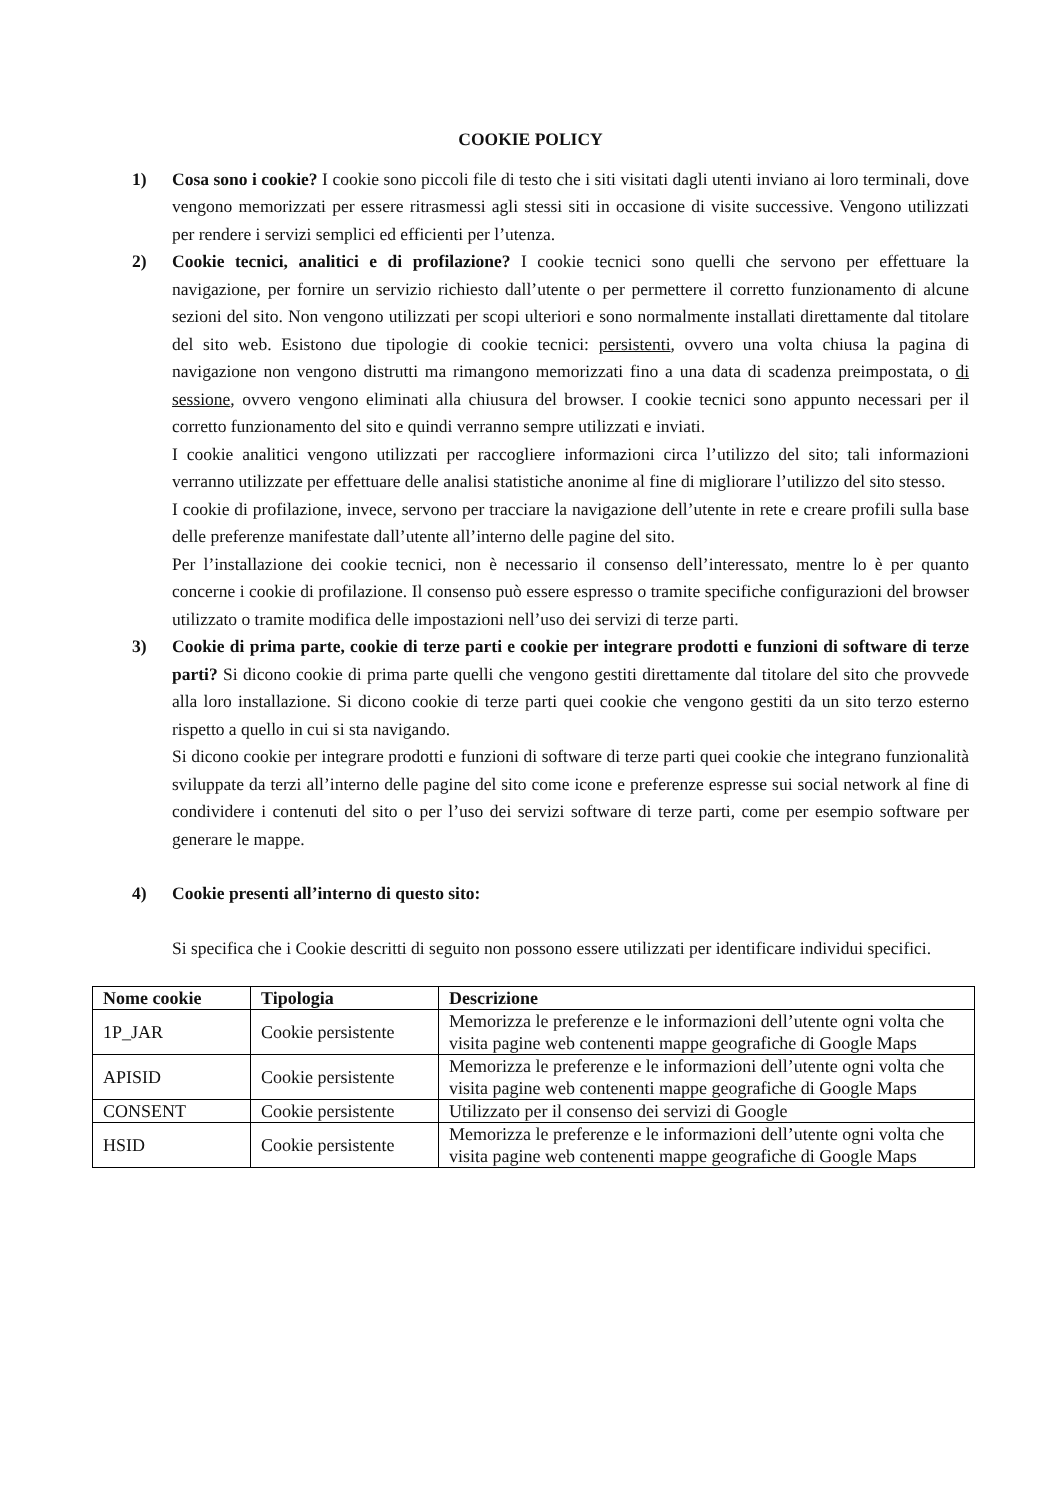COOKIE POLICY
1) Cosa sono i cookie? I cookie sono piccoli file di testo che i siti visitati dagli utenti inviano ai loro terminali, dove vengono memorizzati per essere ritrasmessi agli stessi siti in occasione di visite successive. Vengono utilizzati per rendere i servizi semplici ed efficienti per l’utenza.
2) Cookie tecnici, analitici e di profilazione? I cookie tecnici sono quelli che servono per effettuare la navigazione, per fornire un servizio richiesto dall’utente o per permettere il corretto funzionamento di alcune sezioni del sito. Non vengono utilizzati per scopi ulteriori e sono normalmente installati direttamente dal titolare del sito web. Esistono due tipologie di cookie tecnici: persistenti, ovvero una volta chiusa la pagina di navigazione non vengono distrutti ma rimangono memorizzati fino a una data di scadenza preimpostata, o di sessione, ovvero vengono eliminati alla chiusura del browser. I cookie tecnici sono appunto necessari per il corretto funzionamento del sito e quindi verranno sempre utilizzati e inviati.
I cookie analitici vengono utilizzati per raccogliere informazioni circa l’utilizzo del sito; tali informazioni verranno utilizzate per effettuare delle analisi statistiche anonime al fine di migliorare l’utilizzo del sito stesso.
I cookie di profilazione, invece, servono per tracciare la navigazione dell’utente in rete e creare profili sulla base delle preferenze manifestate dall’utente all’interno delle pagine del sito.
Per l’installazione dei cookie tecnici, non è necessario il consenso dell’interessato, mentre lo è per quanto concerne i cookie di profilazione. Il consenso può essere espresso o tramite specifiche configurazioni del browser utilizzato o tramite modifica delle impostazioni nell’uso dei servizi di terze parti.
3) Cookie di prima parte, cookie di terze parti e cookie per integrare prodotti e funzioni di software di terze parti? Si dicono cookie di prima parte quelli che vengono gestiti direttamente dal titolare del sito che provvede alla loro installazione. Si dicono cookie di terze parti quei cookie che vengono gestiti da un sito terzo esterno rispetto a quello in cui si sta navigando.
Si dicono cookie per integrare prodotti e funzioni di software di terze parti quei cookie che integrano funzionalità sviluppate da terzi all’interno delle pagine del sito come icone e preferenze espresse sui social network al fine di condividere i contenuti del sito o per l’uso dei servizi software di terze parti, come per esempio software per generare le mappe.
4) Cookie presenti all’interno di questo sito:
Si specifica che i Cookie descritti di seguito non possono essere utilizzati per identificare individui specifici.
| Nome cookie | Tipologia | Descrizione |
| --- | --- | --- |
| 1P_JAR | Cookie persistente | Memorizza le preferenze e le informazioni dell’utente ogni volta che visita pagine web contenenti mappe geografiche di Google Maps |
| APISID | Cookie persistente | Memorizza le preferenze e le informazioni dell’utente ogni volta che visita pagine web contenenti mappe geografiche di Google Maps |
| CONSENT | Cookie persistente | Utilizzato per il consenso dei servizi di Google |
| HSID | Cookie persistente | Memorizza le preferenze e le informazioni dell’utente ogni volta che visita pagine web contenenti mappe geografiche di Google Maps |